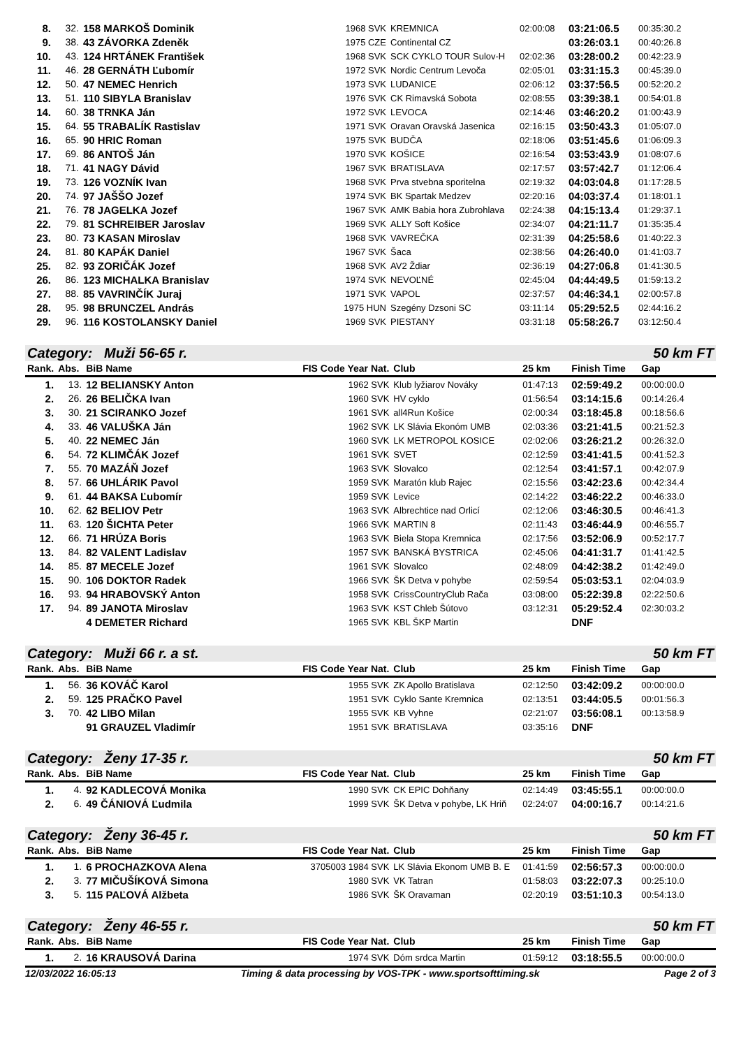| 8. | 32. | 158 MARKOŠ Dominik | 1968 SVK | KREMNICA | 02:00:08 | 03:21:06.5 | 00:35:30.2 |
| 9. | 38. | 43 ZÁVORKA Zdeněk | 1975 CZE | Continental CZ | | 03:26:03.1 | 00:40:26.8 |
| 10. | 43. | 124 HRTÁNEK František | 1968 SVK | SCK CYKLO TOUR Sulov-H | 02:02:36 | 03:28:00.2 | 00:42:23.9 |
| 11. | 46. | 28 GERNÁTH Ľubomír | 1972 SVK | Nordic Centrum Levoča | 02:05:01 | 03:31:15.3 | 00:45:39.0 |
| 12. | 50. | 47 NEMEC Henrich | 1973 SVK | LUDANICE | 02:06:12 | 03:37:56.5 | 00:52:20.2 |
| 13. | 51. | 110 SIBYLA Branislav | 1976 SVK | CK Rimavská Sobota | 02:08:55 | 03:39:38.1 | 00:54:01.8 |
| 14. | 60. | 38 TRNKA Ján | 1972 SVK | LEVOCA | 02:14:46 | 03:46:20.2 | 01:00:43.9 |
| 15. | 64. | 55 TRABALÍK Rastislav | 1971 SVK | Oravan Oravská Jasenica | 02:16:15 | 03:50:43.3 | 01:05:07.0 |
| 16. | 65. | 90 HRIC Roman | 1975 SVK | BUDČA | 02:18:06 | 03:51:45.6 | 01:06:09.3 |
| 17. | 69. | 86 ANTOŠ Ján | 1970 SVK | KOŠICE | 02:16:54 | 03:53:43.9 | 01:08:07.6 |
| 18. | 71. | 41 NAGY Dávid | 1967 SVK | BRATISLAVA | 02:17:57 | 03:57:42.7 | 01:12:06.4 |
| 19. | 73. | 126 VOZNÍK Ivan | 1968 SVK | Prva stvebna sporitelna | 02:19:32 | 04:03:04.8 | 01:17:28.5 |
| 20. | 74. | 97 JAŠŠO Jozef | 1974 SVK | BK Spartak Medzev | 02:20:16 | 04:03:37.4 | 01:18:01.1 |
| 21. | 76. | 78 JAGELKA Jozef | 1967 SVK | AMK Babia hora Zubrohlava | 02:24:38 | 04:15:13.4 | 01:29:37.1 |
| 22. | 79. | 81 SCHREIBER Jaroslav | 1969 SVK | ALLY Soft Košice | 02:34:07 | 04:21:11.7 | 01:35:35.4 |
| 23. | 80. | 73 KASAN Miroslav | 1968 SVK | VAVREČKA | 02:31:39 | 04:25:58.6 | 01:40:22.3 |
| 24. | 81. | 80 KAPÁK Daniel | 1967 SVK | Šaca | 02:38:56 | 04:26:40.0 | 01:41:03.7 |
| 25. | 82. | 93 ZORIČÁK Jozef | 1968 SVK | AV2 Ždiar | 02:36:19 | 04:27:06.8 | 01:41:30.5 |
| 26. | 86. | 123 MICHALKA Branislav | 1974 SVK | NEVOĽNÉ | 02:45:04 | 04:44:49.5 | 01:59:13.2 |
| 27. | 88. | 85 VAVRINČÍK Juraj | 1971 SVK | VAPOL | 02:37:57 | 04:46:34.1 | 02:00:57.8 |
| 28. | 95. | 98 BRUNCZEL András | 1975 HUN | Szegény Dzsoni SC | 03:11:14 | 05:29:52.5 | 02:44:16.2 |
| 29. | 96. | 116 KOSTOLANSKY Daniel | 1969 SVK | PIESTANY | 03:31:18 | 05:58:26.7 | 03:12:50.4 |
Category: Muži 56-65 r. 50 km FT
| Rank. | Abs. | BiB Name | FIS Code Year Nat. | Club | 25 km | Finish Time | Gap |
| --- | --- | --- | --- | --- | --- | --- | --- |
| 1. | 13. | 12 BELIANSKY Anton | 1962 SVK | Klub lyžiarov Nováky | 01:47:13 | 02:59:49.2 | 00:00:00.0 |
| 2. | 26. | 26 BELIČKA Ivan | 1960 SVK | HV cyklo | 01:56:54 | 03:14:15.6 | 00:14:26.4 |
| 3. | 30. | 21 SCIRANKO Jozef | 1961 SVK | all4Run Košice | 02:00:34 | 03:18:45.8 | 00:18:56.6 |
| 4. | 33. | 46 VALUŠKA Ján | 1962 SVK | LK Slávia Ekonóm UMB | 02:03:36 | 03:21:41.5 | 00:21:52.3 |
| 5. | 40. | 22 NEMEC Ján | 1960 SVK | LK METROPOL KOSICE | 02:02:06 | 03:26:21.2 | 00:26:32.0 |
| 6. | 54. | 72 KLIMČÁK Jozef | 1961 SVK | SVET | 02:12:59 | 03:41:41.5 | 00:41:52.3 |
| 7. | 55. | 70 MAZÁŇ Jozef | 1963 SVK | Slovalco | 02:12:54 | 03:41:57.1 | 00:42:07.9 |
| 8. | 57. | 66 UHLÁRIK Pavol | 1959 SVK | Maratón klub Rajec | 02:15:56 | 03:42:23.6 | 00:42:34.4 |
| 9. | 61. | 44 BAKSA Ľubomír | 1959 SVK | Levice | 02:14:22 | 03:46:22.2 | 00:46:33.0 |
| 10. | 62. | 62 BELIOV Petr | 1963 SVK | Albrechtice nad Orlicí | 02:12:06 | 03:46:30.5 | 00:46:41.3 |
| 11. | 63. | 120 ŠICHTA Peter | 1966 SVK | MARTIN 8 | 02:11:43 | 03:46:44.9 | 00:46:55.7 |
| 12. | 66. | 71 HRÚZA Boris | 1963 SVK | Biela Stopa Kremnica | 02:17:56 | 03:52:06.9 | 00:52:17.7 |
| 13. | 84. | 82 VALENT Ladislav | 1957 SVK | BANSKÁ BYSTRICA | 02:45:06 | 04:41:31.7 | 01:41:42.5 |
| 14. | 85. | 87 MECELE Jozef | 1961 SVK | Slovalco | 02:48:09 | 04:42:38.2 | 01:42:49.0 |
| 15. | 90. | 106 DOKTOR Radek | 1966 SVK | ŠK Detva v pohybe | 02:59:54 | 05:03:53.1 | 02:04:03.9 |
| 16. | 93. | 94 HRABOVSKÝ Anton | 1958 SVK | CrissCountryClub Rača | 03:08:00 | 05:22:39.8 | 02:22:50.6 |
| 17. | 94. | 89 JANOTA Miroslav | 1963 SVK | KST Chleb Šútovo | 03:12:31 | 05:29:52.4 | 02:30:03.2 |
| | | 4 DEMETER Richard | 1965 SVK | KBL ŠKP Martin | | DNF | |
Category: Muži 66 r. a st. 50 km FT
| Rank. | Abs. | BiB Name | FIS Code Year Nat. | Club | 25 km | Finish Time | Gap |
| --- | --- | --- | --- | --- | --- | --- | --- |
| 1. | 56. | 36 KOVÁČ Karol | 1955 SVK | ZK Apollo Bratislava | 02:12:50 | 03:42:09.2 | 00:00:00.0 |
| 2. | 59. | 125 PRAČKO Pavel | 1951 SVK | Cyklo Sante Kremnica | 02:13:51 | 03:44:05.5 | 00:01:56.3 |
| 3. | 70. | 42 LIBO Milan | 1955 SVK | KB Vyhne | 02:21:07 | 03:56:08.1 | 00:13:58.9 |
| | | 91 GRAUZEL Vladimír | 1951 SVK | BRATISLAVA | 03:35:16 | DNF | |
Category: Ženy 17-35 r. 50 km FT
| Rank. | Abs. | BiB Name | FIS Code Year Nat. | Club | 25 km | Finish Time | Gap |
| --- | --- | --- | --- | --- | --- | --- | --- |
| 1. | 4. | 92 KADLECOVÁ Monika | 1990 SVK | CK EPIC Dohňany | 02:14:49 | 03:45:55.1 | 00:00:00.0 |
| 2. | 6. | 49 ČÁNIOVÁ Ľudmila | 1999 SVK | ŠK Detva v pohybe, LK Hriň | 02:24:07 | 04:00:16.7 | 00:14:21.6 |
Category: Ženy 36-45 r. 50 km FT
| Rank. | Abs. | BiB Name | FIS Code Year Nat. | Club | 25 km | Finish Time | Gap |
| --- | --- | --- | --- | --- | --- | --- | --- |
| 1. | 1. | 6 PROCHAZKOVA Alena | 3705003 1984 SVK | LK Slávia Ekonom UMB B. E | 01:41:59 | 02:56:57.3 | 00:00:00.0 |
| 2. | 3. | 77 MIČUŠÍKOVÁ Simona | 1980 SVK | VK Tatran | 01:58:03 | 03:22:07.3 | 00:25:10.0 |
| 3. | 5. | 115 PAĽOVÁ Alžbeta | 1986 SVK | ŠK Oravaman | 02:20:19 | 03:51:10.3 | 00:54:13.0 |
Category: Ženy 46-55 r. 50 km FT
| Rank. | Abs. | BiB Name | FIS Code Year Nat. | Club | 25 km | Finish Time | Gap |
| --- | --- | --- | --- | --- | --- | --- | --- |
| 1. | 2. | 16 KRAUSOVÁ Darina | 1974 SVK | Dóm srdca Martin | 01:59:12 | 03:18:55.5 | 00:00:00.0 |
12/03/2022 16:05:13 Timing & data processing by VOS-TPK - www.sportsofttiming.sk Page 2 of 3